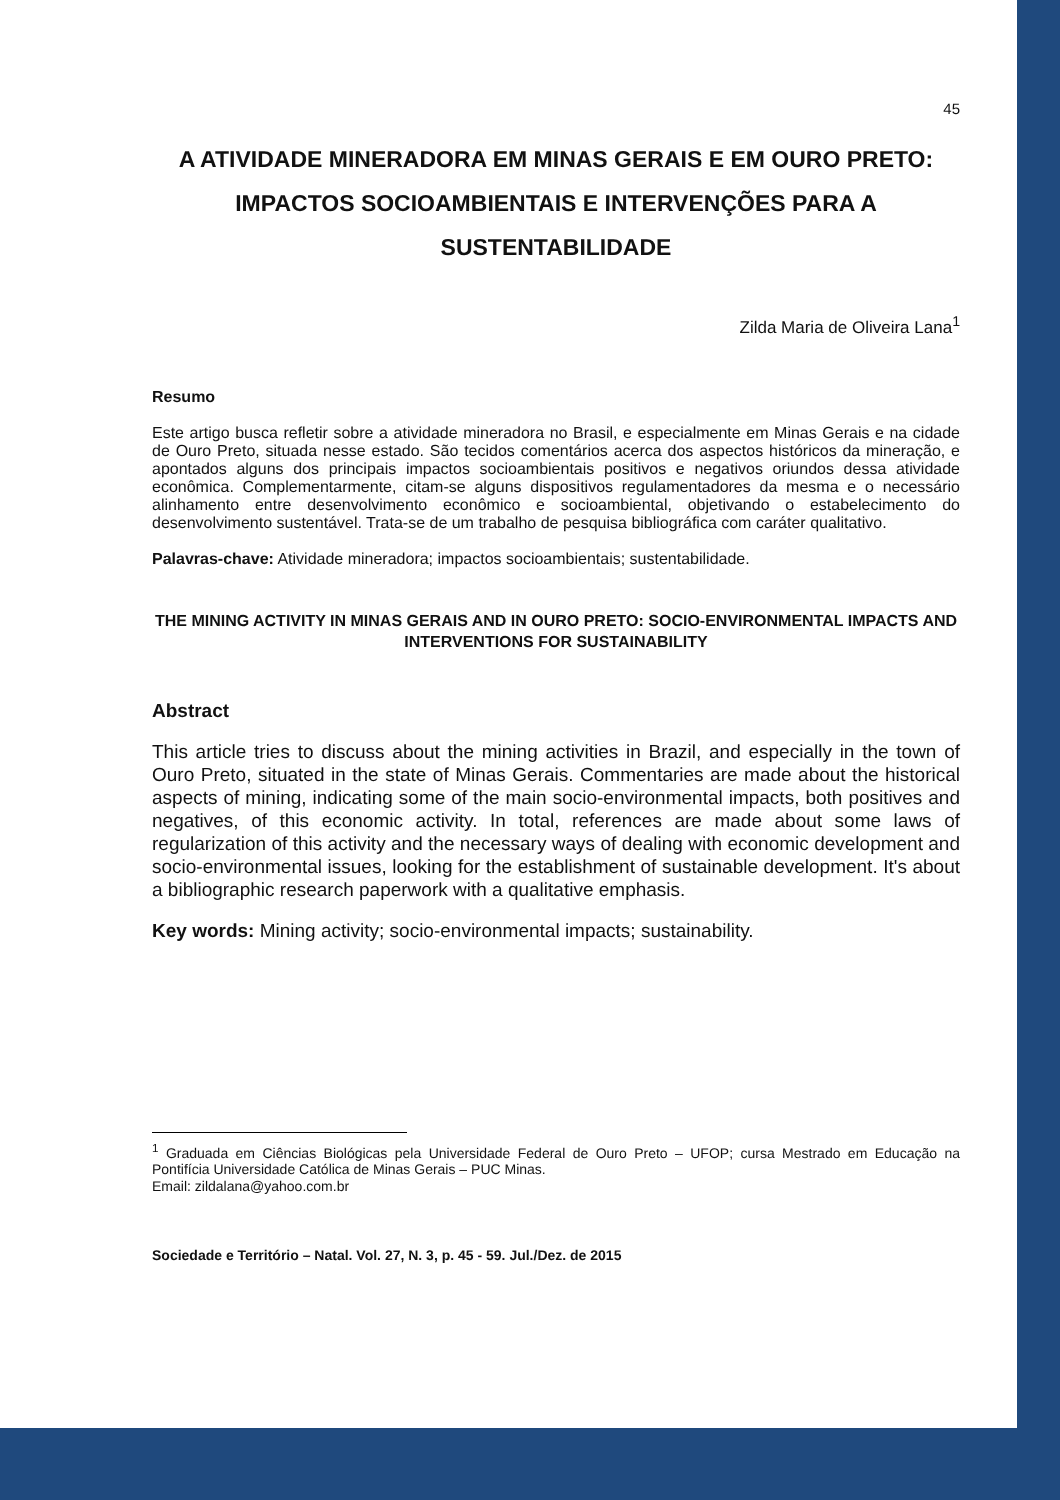45
A ATIVIDADE MINERADORA EM MINAS GERAIS E EM OURO PRETO: IMPACTOS SOCIOAMBIENTAIS E INTERVENÇÕES PARA A SUSTENTABILIDADE
Zilda Maria de Oliveira Lana<sup>1</sup>
Resumo
Este artigo busca refletir sobre a atividade mineradora no Brasil, e especialmente em Minas Gerais e na cidade de Ouro Preto, situada nesse estado. São tecidos comentários acerca dos aspectos históricos da mineração, e apontados alguns dos principais impactos socioambientais positivos e negativos oriundos dessa atividade econômica. Complementarmente, citam-se alguns dispositivos regulamentadores da mesma e o necessário alinhamento entre desenvolvimento econômico e socioambiental, objetivando o estabelecimento do desenvolvimento sustentável. Trata-se de um trabalho de pesquisa bibliográfica com caráter qualitativo.
Palavras-chave: Atividade mineradora; impactos socioambientais; sustentabilidade.
THE MINING ACTIVITY IN MINAS GERAIS AND IN OURO PRETO: SOCIO-ENVIRONMENTAL IMPACTS AND INTERVENTIONS FOR SUSTAINABILITY
Abstract
This article tries to discuss about the mining activities in Brazil, and especially in the town of Ouro Preto, situated in the state of Minas Gerais. Commentaries are made about the historical aspects of mining, indicating some of the main socio-environmental impacts, both positives and negatives, of this economic activity. In total, references are made about some laws of regularization of this activity and the necessary ways of dealing with economic development and socio-environmental issues, looking for the establishment of sustainable development. It's about a bibliographic research paperwork with a qualitative emphasis.
Key words: Mining activity; socio-environmental impacts; sustainability.
<sup>1</sup> Graduada em Ciências Biológicas pela Universidade Federal de Ouro Preto – UFOP; cursa Mestrado em Educação na Pontifícia Universidade Católica de Minas Gerais – PUC Minas.
Email: zildalana@yahoo.com.br
Sociedade e Território – Natal. Vol. 27, N. 3, p. 45 - 59. Jul./Dez. de 2015